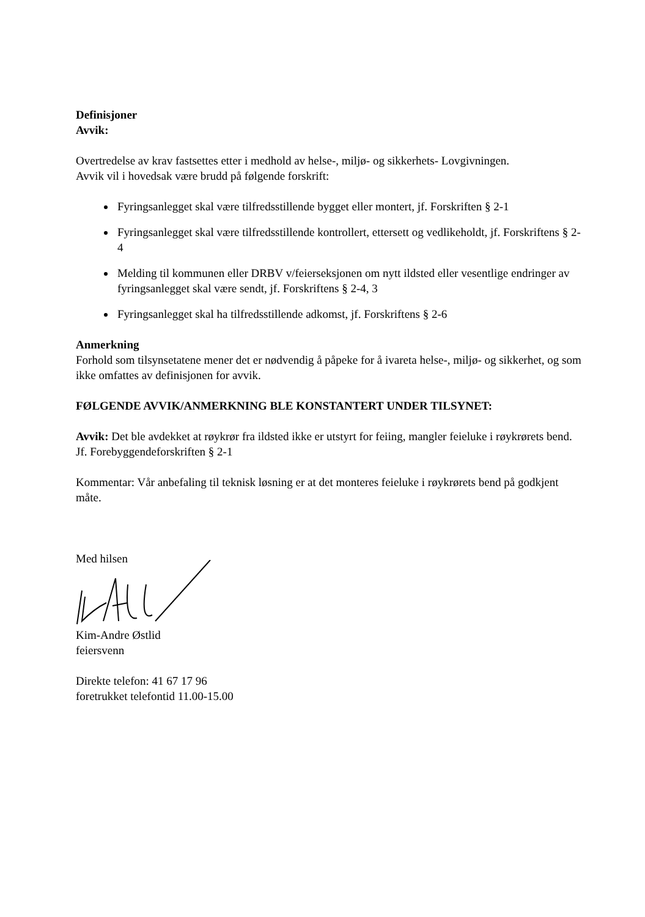Definisjoner
Avvik:
Overtredelse av krav fastsettes etter i medhold av helse-, miljø- og sikkerhets- Lovgivningen.
Avvik vil i hovedsak være brudd på følgende forskrift:
Fyringsanlegget skal være tilfredsstillende bygget eller montert, jf. Forskriften § 2-1
Fyringsanlegget skal være tilfredsstillende kontrollert, ettersett og vedlikeholdt, jf. Forskriftens § 2-4
Melding til kommunen eller DRBV v/feierseksjonen om nytt ildsted eller vesentlige endringer av fyringsanlegget skal være sendt, jf. Forskriftens § 2-4, 3
Fyringsanlegget skal ha tilfredsstillende adkomst, jf. Forskriftens § 2-6
Anmerkning
Forhold som tilsynsetatene mener det er nødvendig å påpeke for å ivareta helse-, miljø- og sikkerhet, og som ikke omfattes av definisjonen for avvik.
FØLGENDE AVVIK/ANMERKNING BLE KONSTANTERT UNDER TILSYNET:
Avvik: Det ble avdekket at røykrør fra ildsted ikke er utstyrt for feiing, mangler feieluke i røykrørets bend. Jf. Forebyggendeforskriften § 2-1
Kommentar: Vår anbefaling til teknisk løsning er at det monteres feieluke i røykrørets bend på godkjent måte.
Med hilsen
Kim-Andre Østlid
feiersvenn
Direkte telefon: 41 67 17 96
foretrukket telefontid 11.00-15.00